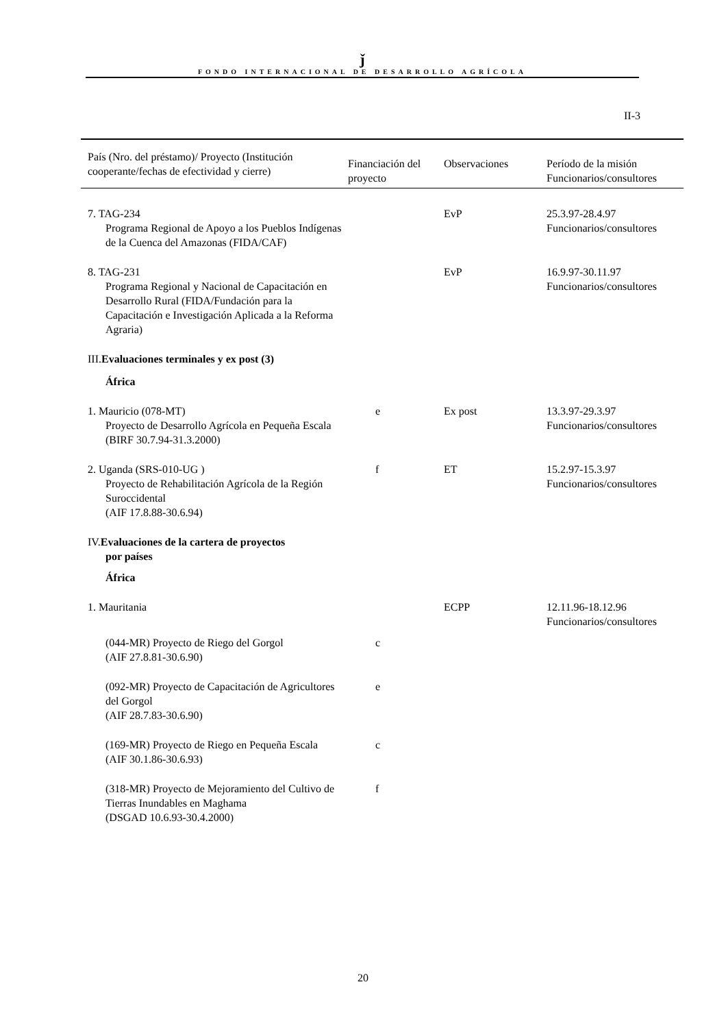ǰ
FONDO INTERNACIONAL DE DESARROLLO AGRÍCOLA
II-3
| País (Nro. del préstamo)/ Proyecto (Institución cooperante/fechas de efectividad y cierre) | Financiación del proyecto | Observaciones | Período de la misión Funcionarios/consultores |
| --- | --- | --- | --- |
| 7. TAG-234 Programa Regional de Apoyo a los Pueblos Indígenas de la Cuenca del Amazonas (FIDA/CAF) | | EvP | 25.3.97-28.4.97 Funcionarios/consultores |
| 8. TAG-231 Programa Regional y Nacional de Capacitación en Desarrollo Rural (FIDA/Fundación para la Capacitación e Investigación Aplicada a la Reforma Agraria) | | EvP | 16.9.97-30.11.97 Funcionarios/consultores |
| III. Evaluaciones terminales y ex post (3) África | | | |
| 1. Mauricio (078-MT) Proyecto de Desarrollo Agrícola en Pequeña Escala (BIRF 30.7.94-31.3.2000) | e | Ex post | 13.3.97-29.3.97 Funcionarios/consultores |
| 2. Uganda (SRS-010-UG ) Proyecto de Rehabilitación Agrícola de la Región Suroccidental (AIF 17.8.88-30.6.94) | f | ET | 15.2.97-15.3.97 Funcionarios/consultores |
| IV. Evaluaciones de la cartera de proyectos por países África | | | |
| 1. Mauritania | | ECPP | 12.11.96-18.12.96 Funcionarios/consultores |
| (044-MR) Proyecto de Riego del Gorgol (AIF 27.8.81-30.6.90) | c | | |
| (092-MR) Proyecto de Capacitación de Agricultores del Gorgol (AIF 28.7.83-30.6.90) | e | | |
| (169-MR) Proyecto de Riego en Pequeña Escala (AIF 30.1.86-30.6.93) | c | | |
| (318-MR) Proyecto de Mejoramiento del Cultivo de Tierras Inundables en Maghama (DSGAD 10.6.93-30.4.2000) | f | | |
20